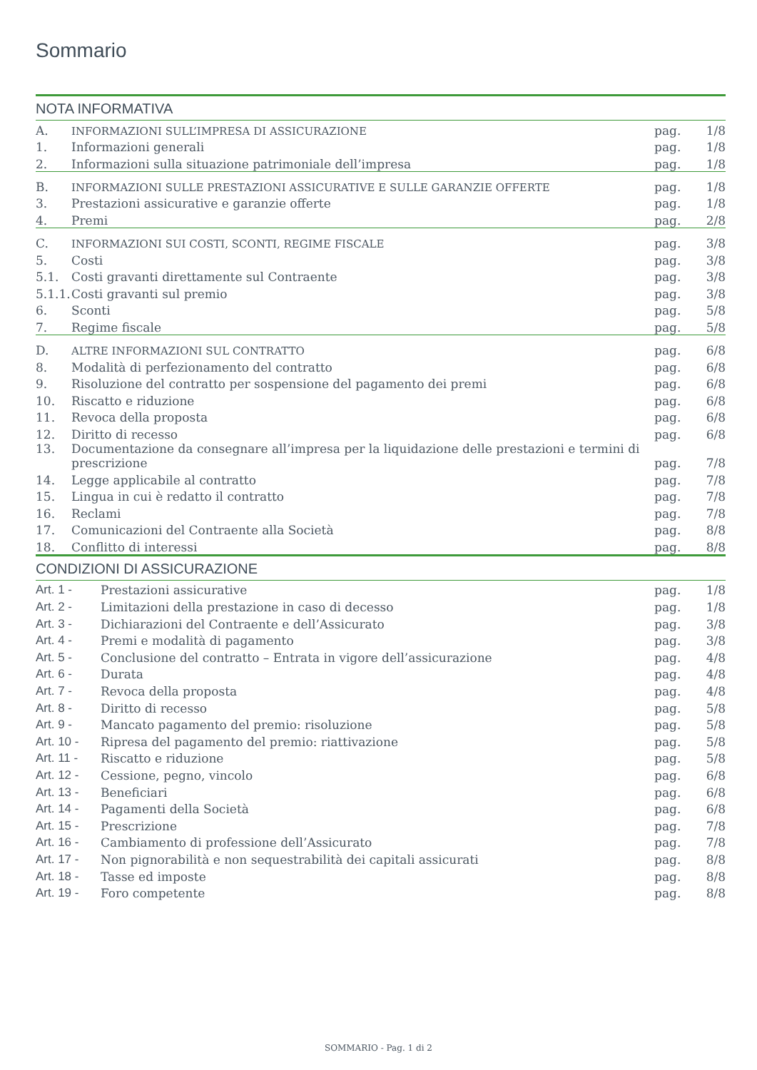Sommario
NOTA INFORMATIVA
| A. | INFORMAZIONI SULL’IMPRESA DI ASSICURAZIONE | pag. | 1/8 |
| 1. | Informazioni generali | pag. | 1/8 |
| 2. | Informazioni sulla situazione patrimoniale dell’impresa | pag. | 1/8 |
| B. | INFORMAZIONI SULLE PRESTAZIONI ASSICURATIVE E SULLE GARANZIE OFFERTE | pag. | 1/8 |
| 3. | Prestazioni assicurative e garanzie offerte | pag. | 1/8 |
| 4. | Premi | pag. | 2/8 |
| C. | INFORMAZIONI SUI COSTI, SCONTI, REGIME FISCALE | pag. | 3/8 |
| 5. | Costi | pag. | 3/8 |
| 5.1. | Costi gravanti direttamente sul Contraente | pag. | 3/8 |
| 5.1.1. | Costi gravanti sul premio | pag. | 3/8 |
| 6. | Sconti | pag. | 5/8 |
| 7. | Regime fiscale | pag. | 5/8 |
| D. | ALTRE INFORMAZIONI SUL CONTRATTO | pag. | 6/8 |
| 8. | Modalità di perfezionamento del contratto | pag. | 6/8 |
| 9. | Risoluzione del contratto per sospensione del pagamento dei premi | pag. | 6/8 |
| 10. | Riscatto e riduzione | pag. | 6/8 |
| 11. | Revoca della proposta | pag. | 6/8 |
| 12. | Diritto di recesso | pag. | 6/8 |
| 13. | Documentazione da consegnare all’impresa per la liquidazione delle prestazioni e termini di prescrizione | pag. | 7/8 |
| 14. | Legge applicabile al contratto | pag. | 7/8 |
| 15. | Lingua in cui è redatto il contratto | pag. | 7/8 |
| 16. | Reclami | pag. | 7/8 |
| 17. | Comunicazioni del Contraente alla Società | pag. | 8/8 |
| 18. | Conflitto di interessi | pag. | 8/8 |
CONDIZIONI DI ASSICURAZIONE
| Art. 1 - | Prestazioni assicurative | pag. | 1/8 |
| Art. 2 - | Limitazioni della prestazione in caso di decesso | pag. | 1/8 |
| Art. 3 - | Dichiarazioni del Contraente e dell’Assicurato | pag. | 3/8 |
| Art. 4 - | Premi e modalità di pagamento | pag. | 3/8 |
| Art. 5 - | Conclusione del contratto – Entrata in vigore dell’assicurazione | pag. | 4/8 |
| Art. 6 - | Durata | pag. | 4/8 |
| Art. 7 - | Revoca della proposta | pag. | 4/8 |
| Art. 8 - | Diritto di recesso | pag. | 5/8 |
| Art. 9 - | Mancato pagamento del premio: risoluzione | pag. | 5/8 |
| Art. 10 - | Ripresa del pagamento del premio: riattivazione | pag. | 5/8 |
| Art. 11 - | Riscatto e riduzione | pag. | 5/8 |
| Art. 12 - | Cessione, pegno, vincolo | pag. | 6/8 |
| Art. 13 - | Beneficiari | pag. | 6/8 |
| Art. 14 - | Pagamenti della Società | pag. | 6/8 |
| Art. 15 - | Prescrizione | pag. | 7/8 |
| Art. 16 - | Cambiamento di professione dell’Assicurato | pag. | 7/8 |
| Art. 17 - | Non pignorabilità e non sequestrabilità dei capitali assicurati | pag. | 8/8 |
| Art. 18 - | Tasse ed imposte | pag. | 8/8 |
| Art. 19 - | Foro competente | pag. | 8/8 |
SOMMARIO - Pag. 1 di 2